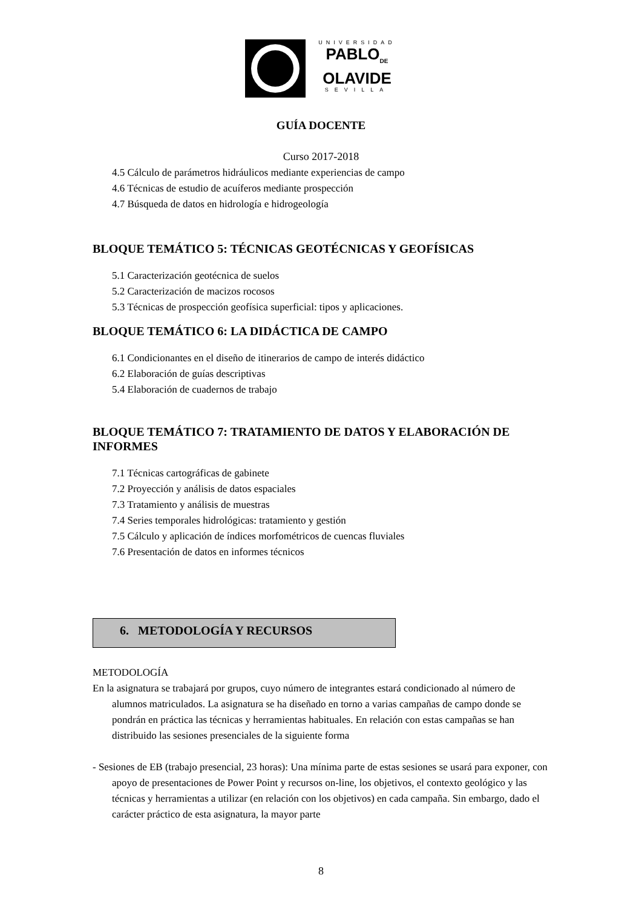UNIVERSIDAD
PABLO<sub>DE</sub>
OLAVIDE
SEVILLA
GUÍA DOCENTE
Curso 2017-2018
4.5 Cálculo de parámetros hidráulicos mediante experiencias de campo
4.6 Técnicas de estudio de acuíferos mediante prospección
4.7 Búsqueda de datos en hidrología e hidrogeología
BLOQUE TEMÁTICO 5: TÉCNICAS GEOTÉCNICAS Y GEOFÍSICAS
5.1 Caracterización geotécnica de suelos
5.2 Caracterización de macizos rocosos
5.3 Técnicas de prospección geofísica superficial: tipos y aplicaciones.
BLOQUE TEMÁTICO 6: LA DIDÁCTICA DE CAMPO
6.1 Condicionantes en el diseño de itinerarios de campo de interés didáctico
6.2 Elaboración de guías descriptivas
5.4 Elaboración de cuadernos de trabajo
BLOQUE TEMÁTICO 7: TRATAMIENTO DE DATOS Y ELABORACIÓN DE INFORMES
7.1 Técnicas cartográficas de gabinete
7.2 Proyección y análisis de datos espaciales
7.3 Tratamiento y análisis de muestras
7.4 Series temporales hidrológicas: tratamiento y gestión
7.5 Cálculo y aplicación de índices morfométricos de cuencas fluviales
7.6 Presentación de datos en informes técnicos
6. METODOLOGÍA Y RECURSOS
METODOLOGÍA
En la asignatura se trabajará por grupos, cuyo número de integrantes estará condicionado al número de alumnos matriculados. La asignatura se ha diseñado en torno a varias campañas de campo donde se pondrán en práctica las técnicas y herramientas habituales. En relación con estas campañas se han distribuido las sesiones presenciales de la siguiente forma
- Sesiones de EB (trabajo presencial, 23 horas): Una mínima parte de estas sesiones se usará para exponer, con apoyo de presentaciones de Power Point y recursos on-line, los objetivos, el contexto geológico y las técnicas y herramientas a utilizar (en relación con los objetivos) en cada campaña. Sin embargo, dado el carácter práctico de esta asignatura, la mayor parte
8